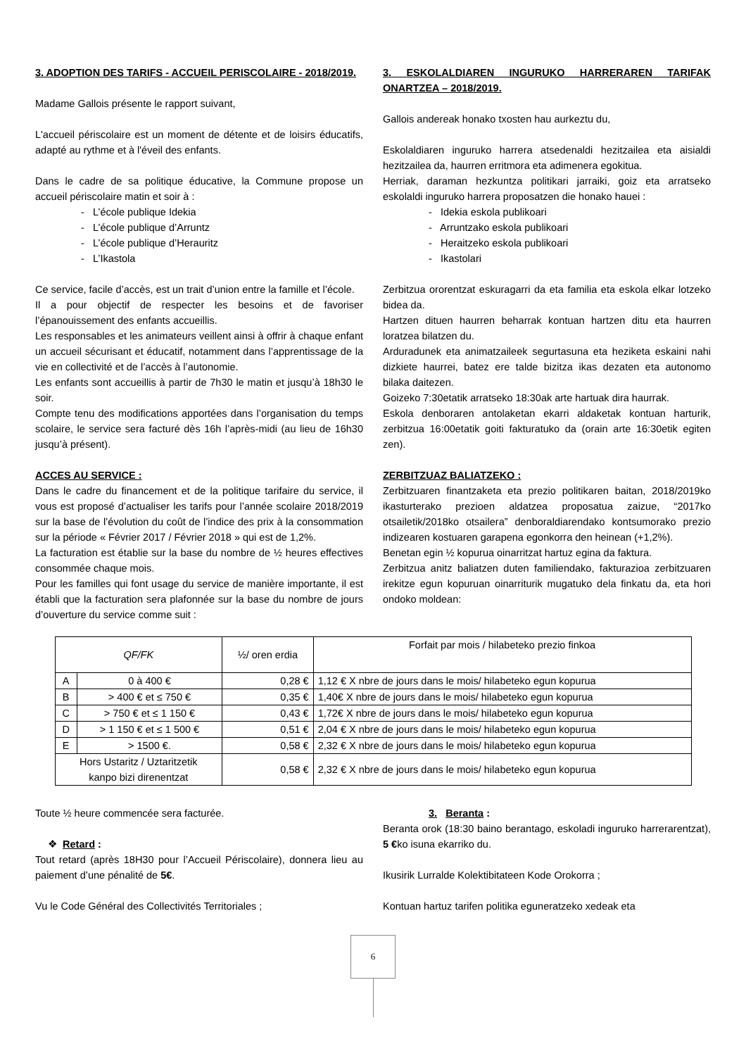3. ADOPTION DES TARIFS - ACCUEIL PERISCOLAIRE - 2018/2019.
Madame Gallois présente le rapport suivant,
L'accueil périscolaire est un moment de détente et de loisirs éducatifs, adapté au rythme et à l'éveil des enfants.
Dans le cadre de sa politique éducative, la Commune propose un accueil périscolaire matin et soir à :
- L’école publique Idekia
- L’école publique d’Arruntz
- L’école publique d’Herauritz
- L’Ikastola
Ce service, facile d’accès, est un trait d’union entre la famille et l’école.
Il a pour objectif de respecter les besoins et de favoriser l’épanouissement des enfants accueillis.
Les responsables et les animateurs veillent ainsi à offrir à chaque enfant un accueil sécurisant et éducatif, notamment dans l’apprentissage de la vie en collectivité et de l’accès à l’autonomie.
Les enfants sont accueillis à partir de 7h30 le matin et jusqu’à 18h30 le soir.
Compte tenu des modifications apportées dans l’organisation du temps scolaire, le service sera facturé dès 16h l’après-midi (au lieu de 16h30 jusqu’à présent).
ACCES AU SERVICE :
Dans le cadre du financement et de la politique tarifaire du service, il vous est proposé d’actualiser les tarifs pour l’année scolaire 2018/2019 sur la base de l’évolution du coût de l’indice des prix à la consommation sur la période « Février 2017 / Février 2018 » qui est de 1,2%.
La facturation est établie sur la base du nombre de ½ heures effectives consommée chaque mois.
Pour les familles qui font usage du service de manière importante, il est établi que la facturation sera plafonnée sur la base du nombre de jours d’ouverture du service comme suit :
3. ESKOLALDIAREN INGURUKO HARRERAREN TARIFAK ONARTZEA – 2018/2019.
Gallois andereak honako txosten hau aurkeztu du,
Eskolaldiaren inguruko harrera atsedenaldi hezitzailea eta aisialdi hezitzailea da, haurren erritmora eta adimenera egokitua.
Herriak, daraman hezkuntza politikari jarraiki, goiz eta arratseko eskolaldi inguruko harrera proposatzen die honako hauei :
- Idekia eskola publikoari
- Arruntzako eskola publikoari
- Heraitzeko eskola publikoari
- Ikastolari
Zerbitzua ororentzat eskuragarri da eta familia eta eskola elkar lotzeko bidea da.
Hartzen dituen haurren beharrak kontuan hartzen ditu eta haurren loratzea bilatzen du.
Arduradunek eta animatzaileek segurtasuna eta heziketa eskaini nahi dizkiete haurrei, batez ere talde bizitza ikas dezaten eta autonomo bilaka daitezen.
Goizeko 7:30etatik arratseko 18:30ak arte hartuak dira haurrak.
Eskola denboraren antolaketan ekarri aldaketak kontuan harturik, zerbitzua 16:00etatik goiti fakturatuko da (orain arte 16:30etik egiten zen).
ZERBITZUAZ BALIATZEKO :
Zerbitzuaren finantzaketa eta prezio politikaren baitan, 2018/2019ko ikasturterako prezioen aldatzea proposatua zaizue, “2017ko otsailetik/2018ko otsailera” denboraldiarendako kontsumorako prezio indizearen kostuaren garapena egonkorra den heinean (+1,2%).
Benetan egin ½ kopurua oinarritzat hartuz egina da faktura.
Zerbitzua anitz baliatzen duten familiendako, fakturazioa zerbitzuaren irekitze egun kopuruan oinarriturik mugatuko dela finkatu da, eta hori ondoko moldean:
| QF/FK | | ½/ oren erdia | Forfait par mois / hilabeteko prezio finkoa |
| A | 0 à 400 € | 0,28 € | 1,12 € X nbre de jours dans le mois/ hilabeteko egun kopurua |
| B | > 400 € et ≤ 750 € | 0,35 € | 1,40€ X nbre de jours dans le mois/ hilabeteko egun kopurua |
| C | > 750 € et ≤ 1 150 € | 0,43 € | 1,72€ X nbre de jours dans le mois/ hilabeteko egun kopurua |
| D | > 1 150 € et ≤ 1 500 € | 0,51 € | 2,04 € X nbre de jours dans le mois/ hilabeteko egun kopurua |
| E | > 1500 €. | 0,58 € | 2,32 € X nbre de jours dans le mois/ hilabeteko egun kopurua |
| Hors Ustaritz / Uztaritzetik kanpo bizi direnentzat | | 0,58 € | 2,32 € X nbre de jours dans le mois/ hilabeteko egun kopurua |
Toute ½ heure commencée sera facturée.
❖ Retard :
Tout retard (après 18H30 pour l’Accueil Périscolaire), donnera lieu au paiement d’une pénalité de 5€.
Vu le Code Général des Collectivités Territoriales ;
3. Beranta :
Beranta orok (18:30 baino berantago, eskoladi inguruko harrerarentzat), 5 €ko isuna ekarriko du.
Ikusirik Lurralde Kolektibitateen Kode Orokorra ;
Kontuan hartuz tarifen politika eguneratzeko xedeak eta
6